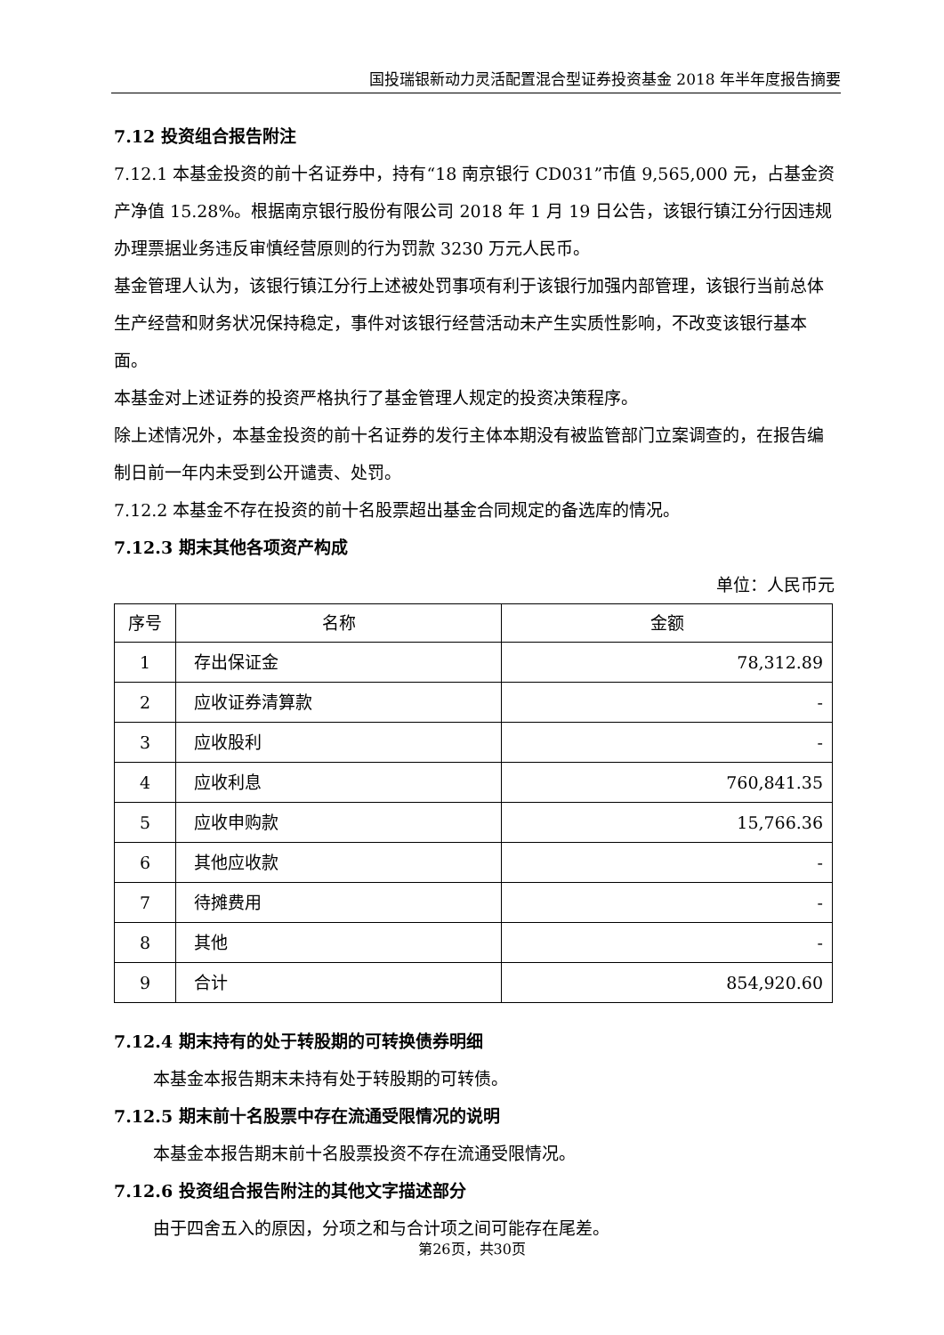国投瑞银新动力灵活配置混合型证券投资基金 2018 年半年度报告摘要
7.12 投资组合报告附注
7.12.1 本基金投资的前十名证券中，持有“18 南京银行 CD031”市值 9,565,000 元，占基金资产净值 15.28%。根据南京银行股份有限公司 2018 年 1 月 19 日公告，该银行镇江分行因违规办理票据业务违反审慎经营原则的行为罚款 3230 万元人民币。
基金管理人认为，该银行镇江分行上述被处罚事项有利于该银行加强内部管理，该银行当前总体生产经营和财务状况保持稳定，事件对该银行经营活动未产生实质性影响，不改变该银行基本面。
本基金对上述证券的投资严格执行了基金管理人规定的投资决策程序。
除上述情况外，本基金投资的前十名证券的发行主体本期没有被监管部门立案调查的，在报告编制日前一年内未受到公开谴责、处罚。
7.12.2 本基金不存在投资的前十名股票超出基金合同规定的备选库的情况。
7.12.3 期末其他各项资产构成
单位：人民币元
| 序号 | 名称 | 金额 |
| --- | --- | --- |
| 1 | 存出保证金 | 78,312.89 |
| 2 | 应收证券清算款 | - |
| 3 | 应收股利 | - |
| 4 | 应收利息 | 760,841.35 |
| 5 | 应收申购款 | 15,766.36 |
| 6 | 其他应收款 | - |
| 7 | 待摊费用 | - |
| 8 | 其他 | - |
| 9 | 合计 | 854,920.60 |
7.12.4 期末持有的处于转股期的可转换债券明细
本基金本报告期末未持有处于转股期的可转债。
7.12.5 期末前十名股票中存在流通受限情况的说明
本基金本报告期末前十名股票投资不存在流通受限情况。
7.12.6 投资组合报告附注的其他文字描述部分
由于四舍五入的原因，分项之和与合计项之间可能存在尾差。
第26页，共30页